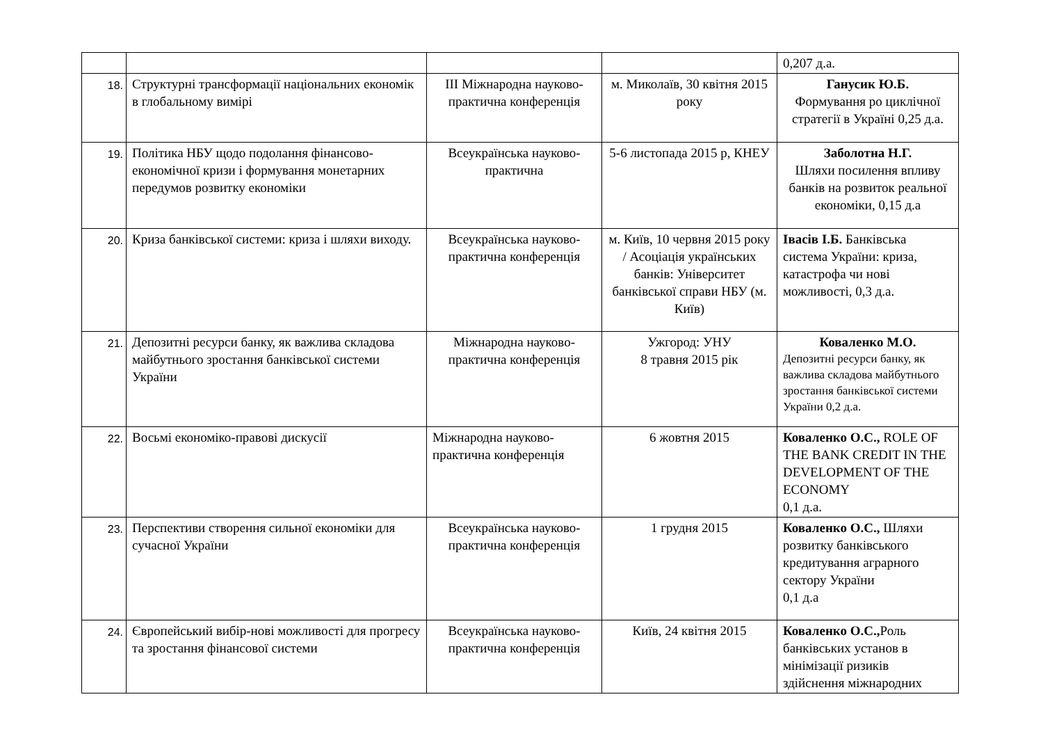| | | | | 0,207 д.а. |
| 18. | Структурні трансформації національних економік в глобальному вимірі | III Міжнародна науково-практична конференція | м. Миколаїв, 30 квітня 2015 року | Ганусик Ю.Б. Формування ро циклічної стратегії в Україні 0,25 д.а. |
| 19. | Політика НБУ щодо подолання фінансово-економічної кризи і формування монетарних передумов розвитку економіки | Всеукраїнська науково-практична | 5-6 листопада 2015 р, КНЕУ | Заболотна Н.Г. Шляхи посилення впливу банків на розвиток реальної економіки, 0,15 д.а |
| 20. | Криза банківської системи: криза і шляхи виходу. | Всеукраїнська науково-практична конференція | м. Київ, 10 червня 2015 року / Асоціація українських банків: Університет банківської справи НБУ (м. Київ) | Івасів І.Б. Банківська система України: криза, катастрофа чи нові можливості, 0,3 д.а. |
| 21. | Депозитні ресурси банку, як важлива складова майбутнього зростання банківської системи України | Міжнародна науково-практична конференція | Ужгород: УНУ 8 травня 2015 рік | Коваленко М.О. Депозитні ресурси банку, як важлива складова майбутнього зростання банківської системи України 0,2 д.а. |
| 22. | Восьмі економіко-правові дискусії | Міжнародна науково-практична конференція | 6 жовтня 2015 | Коваленко О.С., ROLE OF THE BANK CREDIT IN THE DEVELOPMENT OF THE ECONOMY 0,1 д.а. |
| 23. | Перспективи створення сильної економіки для сучасної України | Всеукраїнська науково-практична конференція | 1 грудня 2015 | Коваленко О.С., Шляхи розвитку банківського кредитування аграрного сектору України 0,1 д.а |
| 24. | Європейський вибір-нові можливості для прогресу та зростання фінансової системи | Всеукраїнська науково-практична конференція | Київ, 24 квітня 2015 | Коваленко О.С., Роль банківських установ в мінімізації ризиків здійснення міжнародних |